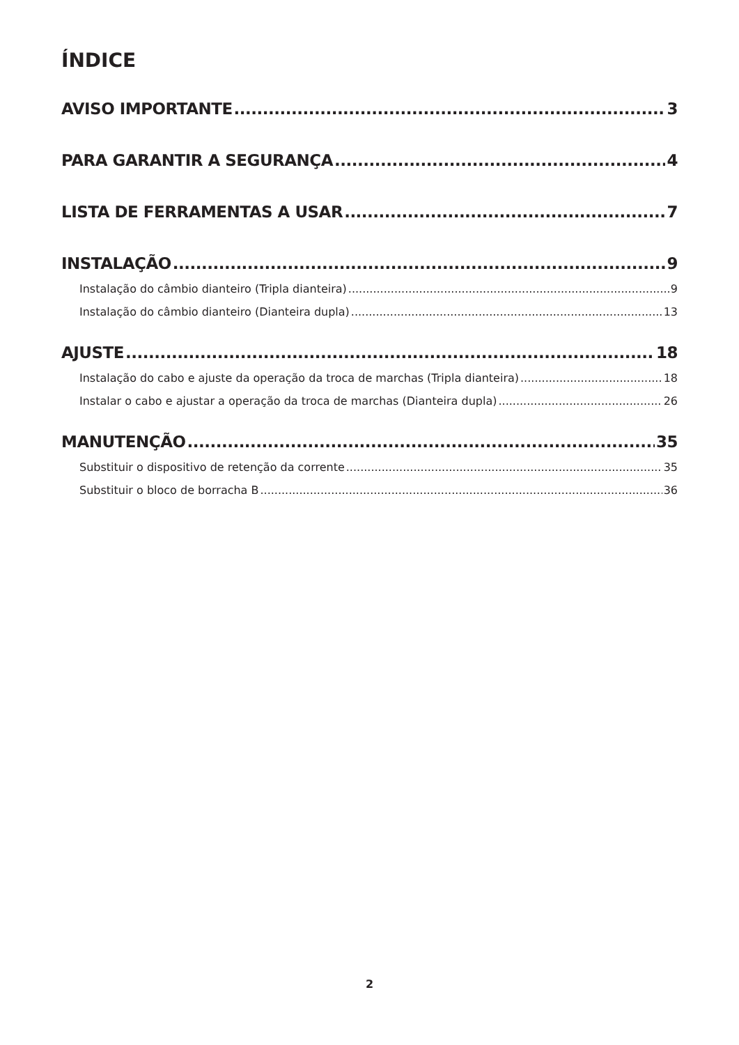ÍNDICE
AVISO IMPORTANTE 3
PARA GARANTIR A SEGURANÇA 4
LISTA DE FERRAMENTAS A USAR 7
INSTALAÇÃO 9
Instalação do câmbio dianteiro (Tripla dianteira) 9
Instalação do câmbio dianteiro (Dianteira dupla) 13
AJUSTE 18
Instalação do cabo e ajuste da operação da troca de marchas (Tripla dianteira) 18
Instalar o cabo e ajustar a operação da troca de marchas (Dianteira dupla) 26
MANUTENÇÃO 35
Substituir o dispositivo de retenção da corrente 35
Substituir o bloco de borracha B 36
2